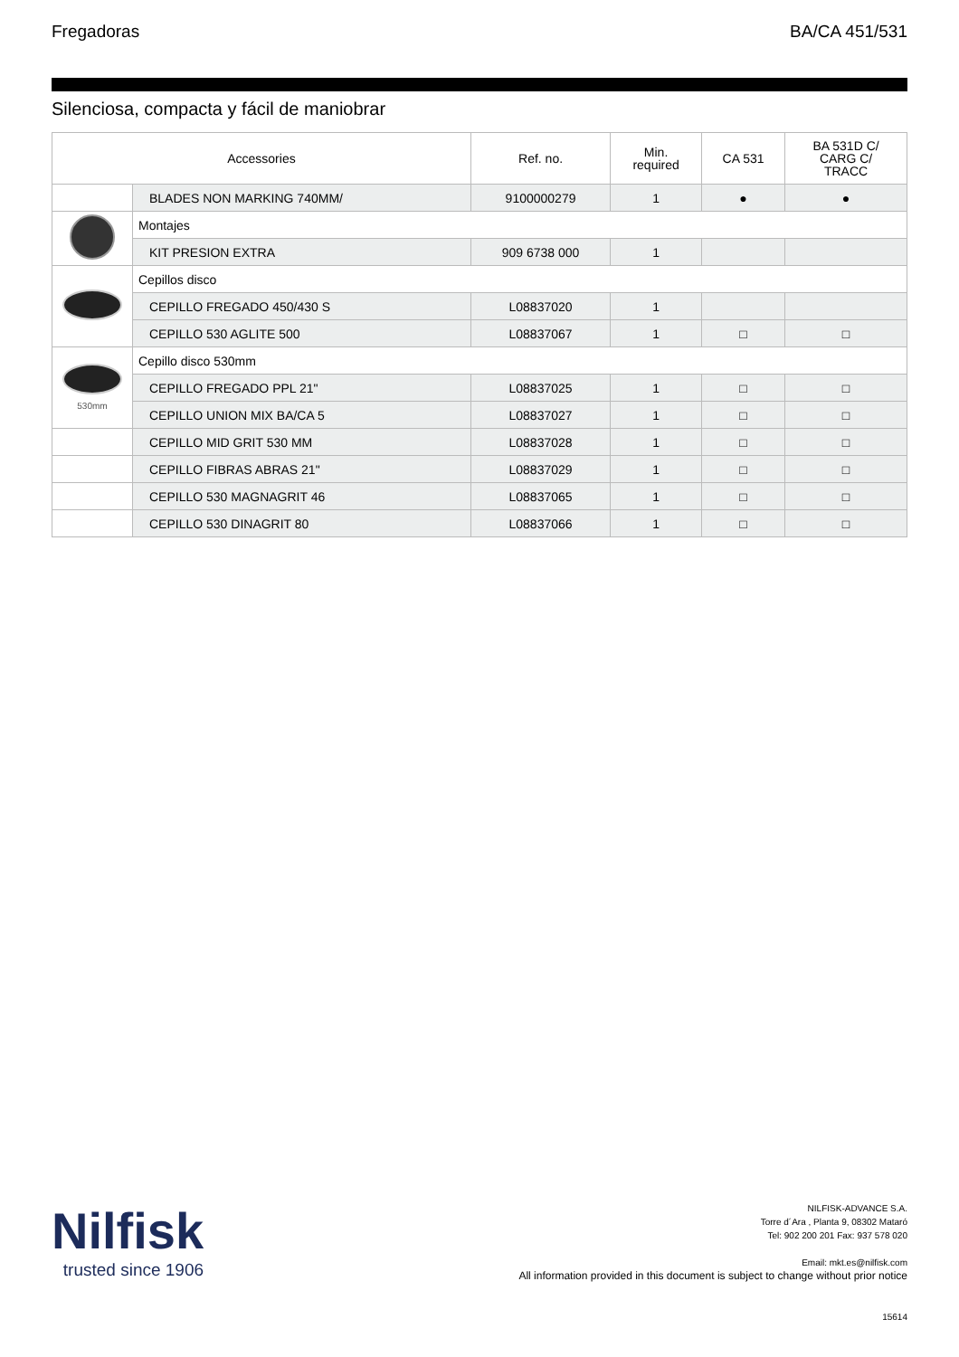Fregadoras BA/CA 451/531
Silenciosa, compacta y fácil de maniobrar
| Accessories | | Ref. no. | Min. required | CA 531 | BA 531D C/ CARG C/ TRACC |
| --- | --- | --- | --- | --- | --- |
| | BLADES NON MARKING 740MM/ | 9100000279 | 1 | ● | ● |
| | Montajes | | | | |
| | KIT PRESION EXTRA | 909 6738 000 | 1 | | |
| | Cepillos disco | | | | |
| | CEPILLO FREGADO 450/430 S | L08837020 | 1 | | |
| | CEPILLO 530 AGLITE 500 | L08837067 | 1 | □ | □ |
| 530mm | Cepillo disco 530mm | | | | |
| | CEPILLO FREGADO PPL 21" | L08837025 | 1 | □ | □ |
| | CEPILLO UNION MIX BA/CA 5 | L08837027 | 1 | □ | □ |
| | CEPILLO MID GRIT 530 MM | L08837028 | 1 | □ | □ |
| | CEPILLO FIBRAS ABRAS 21" | L08837029 | 1 | □ | □ |
| | CEPILLO 530 MAGNAGRIT 46 | L08837065 | 1 | □ | □ |
| | CEPILLO 530 DINAGRIT 80 | L08837066 | 1 | □ | □ |
Nilfisk
trusted since 1906
NILFISK-ADVANCE S.A.
Torre d´Ara , Planta 9, 08302 Mataró
Tel: 902 200 201 Fax: 937 578 020
Email: mkt.es@nilfisk.com
All information provided in this document is subject to change without prior notice
15614